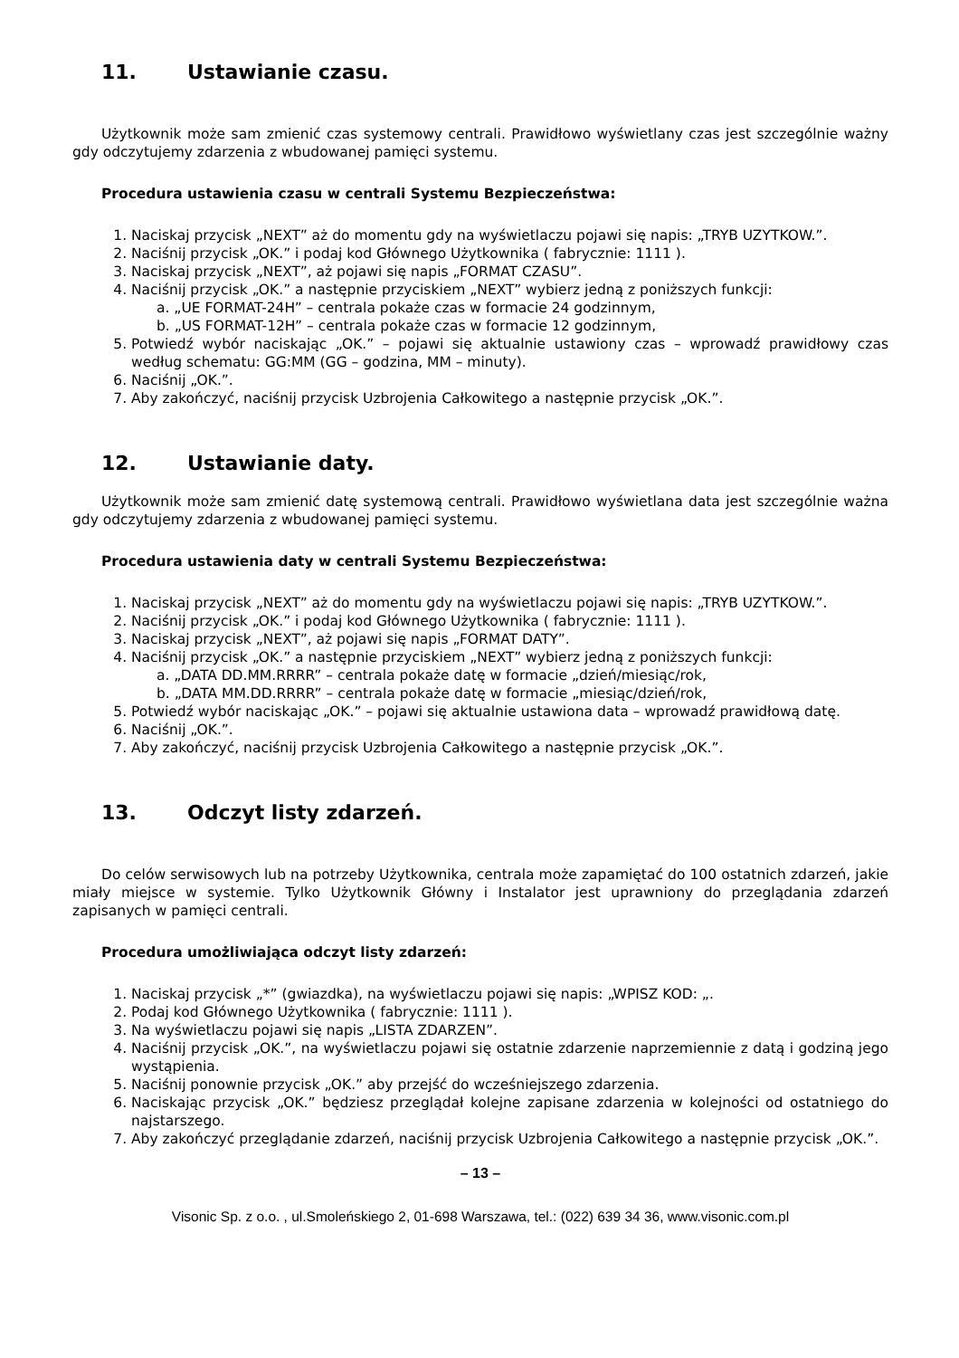11. Ustawianie czasu.
Użytkownik może sam zmienić czas systemowy centrali. Prawidłowo wyświetlany czas jest szczególnie ważny gdy odczytujemy zdarzenia z wbudowanej pamięci systemu.
Procedura ustawienia czasu w centrali Systemu Bezpieczeństwa:
1. Naciskaj przycisk „NEXT” aż do momentu gdy na wyświetlaczu pojawi się napis: „TRYB UZYTKOW.”.
2. Naciśnij przycisk „OK.” i podaj kod Głównego Użytkownika ( fabrycznie: 1111 ).
3. Naciskaj przycisk „NEXT”, aż pojawi się napis „FORMAT CZASU”.
4. Naciśnij przycisk „OK.” a następnie przyciskiem „NEXT” wybierz jedną z poniższych funkcji:
a. „UE FORMAT-24H” – centrala pokaże czas w formacie 24 godzinnym,
b. „US FORMAT-12H” – centrala pokaże czas w formacie 12 godzinnym,
5. Potwiedź wybór naciskając „OK.” – pojawi się aktualnie ustawiony czas – wprowadź prawidłowy czas według schematu: GG:MM (GG – godzina, MM – minuty).
6. Naciśnij „OK.”.
7. Aby zakończyć, naciśnij przycisk Uzbrojenia Całkowitego a następnie przycisk „OK.”.
12. Ustawianie daty.
Użytkownik może sam zmienić datę systemową centrali. Prawidłowo wyświetlana data jest szczególnie ważna gdy odczytujemy zdarzenia z wbudowanej pamięci systemu.
Procedura ustawienia daty w centrali Systemu Bezpieczeństwa:
1. Naciskaj przycisk „NEXT” aż do momentu gdy na wyświetlaczu pojawi się napis: „TRYB UZYTKOW.”.
2. Naciśnij przycisk „OK.” i podaj kod Głównego Użytkownika ( fabrycznie: 1111 ).
3. Naciskaj przycisk „NEXT”, aż pojawi się napis „FORMAT DATY”.
4. Naciśnij przycisk „OK.” a następnie przyciskiem „NEXT” wybierz jedną z poniższych funkcji:
a. „DATA DD.MM.RRRR” – centrala pokaże datę w formacie „dzień/miesiąc/rok,
b. „DATA MM.DD.RRRR” – centrala pokaże datę w formacie „miesiąc/dzień/rok,
5. Potwiedź wybór naciskając „OK.” – pojawi się aktualnie ustawiona data – wprowadź prawidłową datę.
6. Naciśnij „OK.”.
7. Aby zakończyć, naciśnij przycisk Uzbrojenia Całkowitego a następnie przycisk „OK.”.
13. Odczyt listy zdarzeń.
Do celów serwisowych lub na potrzeby Użytkownika, centrala może zapamiętać do 100 ostatnich zdarzeń, jakie miały miejsce w systemie. Tylko Użytkownik Główny i Instalator jest uprawniony do przeglądania zdarzeń zapisanych w pamięci centrali.
Procedura umożliwiająca odczyt listy zdarzeń:
1. Naciskaj przycisk „*” (gwiazdka), na wyświetlaczu pojawi się napis: „WPISZ KOD: „.
2. Podaj kod Głównego Użytkownika ( fabrycznie: 1111 ).
3. Na wyświetlaczu pojawi się napis „LISTA ZDARZEN”.
4. Naciśnij przycisk „OK.”, na wyświetlaczu pojawi się ostatnie zdarzenie naprzemiennie z datą i godziną jego wystąpienia.
5. Naciśnij ponownie przycisk „OK.” aby przejść do wcześniejszego zdarzenia.
6. Naciskając przycisk „OK.” będziesz przeglądał kolejne zapisane zdarzenia w kolejności od ostatniego do najstarszego.
7. Aby zakończyć przeglądanie zdarzeń, naciśnij przycisk Uzbrojenia Całkowitego a następnie przycisk „OK.”.
– 13 –
Visonic Sp. z o.o. , ul.Smoleńskiego 2, 01-698 Warszawa, tel.: (022) 639 34 36, www.visonic.com.pl